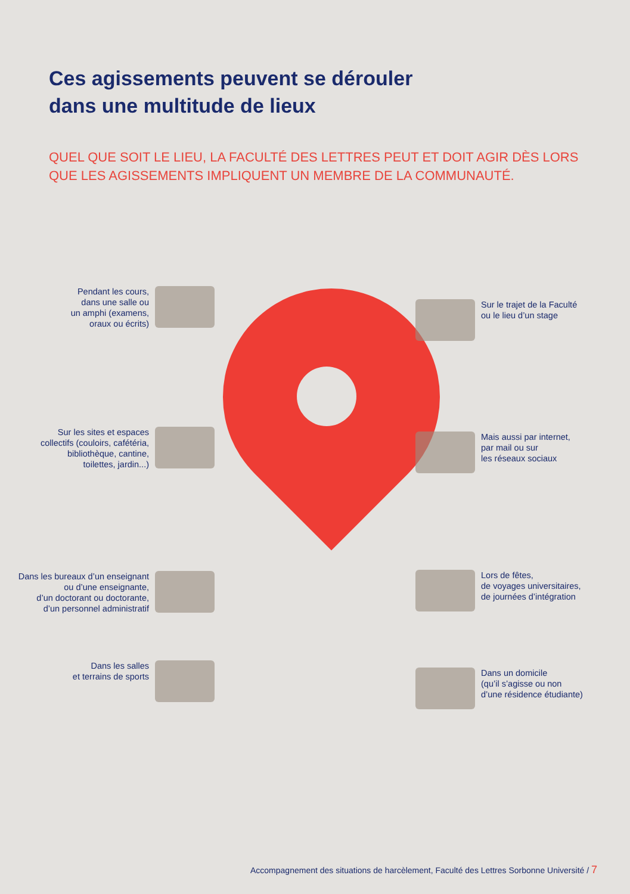Ces agissements peuvent se dérouler
dans une multitude de lieux
QUEL QUE SOIT LE LIEU, LA FACULTÉ DES LETTRES PEUT ET DOIT AGIR DÈS LORS
QUE LES AGISSEMENTS IMPLIQUENT UN MEMBRE DE LA COMMUNAUTÉ.
Pendant les cours,
dans une salle ou
un amphi (examens,
oraux ou écrits)
Sur les sites et espaces
collectifs (couloirs, cafétéria,
bibliothèque, cantine,
toilettes, jardin...)
Dans les bureaux d’un enseignant
ou d’une enseignante,
d’un doctorant ou doctorante,
d’un personnel administratif
Dans les salles
et terrains de sports
Sur le trajet de la Faculté
ou le lieu d’un stage
Mais aussi par internet,
par mail ou sur
les réseaux sociaux
Lors de fêtes,
de voyages universitaires,
de journées d’intégration
Dans un domicile
(qu’il s’agisse ou non
d’une résidence étudiante)
Accompagnement des situations de harcèlement, Faculté des Lettres Sorbonne Université / 7